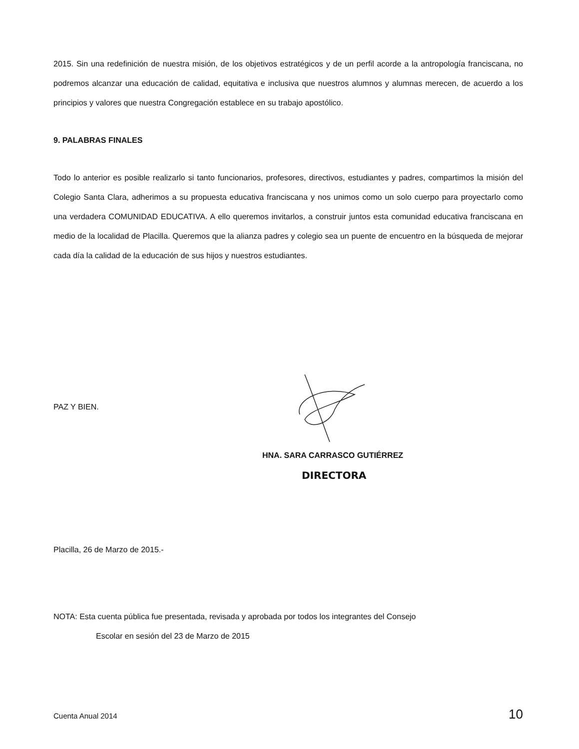2015. Sin una redefinición de nuestra misión, de los objetivos estratégicos y de un perfil acorde a la antropología franciscana, no podremos alcanzar una educación de calidad, equitativa e inclusiva que nuestros alumnos y alumnas merecen, de acuerdo a los principios y valores que nuestra Congregación establece en su trabajo apostólico.
9. PALABRAS FINALES
Todo lo anterior es posible realizarlo si tanto funcionarios, profesores, directivos, estudiantes y padres, compartimos la misión del Colegio Santa Clara, adherimos a su propuesta educativa franciscana y nos unimos como un solo cuerpo para proyectarlo como una verdadera COMUNIDAD EDUCATIVA. A ello queremos invitarlos, a construir juntos esta comunidad educativa franciscana en medio de la localidad de Placilla. Queremos que la alianza padres y colegio sea un puente de encuentro en la búsqueda de mejorar cada día la calidad de la educación de sus hijos y nuestros estudiantes.
PAZ Y BIEN.
HNA. SARA CARRASCO GUTIÉRREZ
DIRECTORA
Placilla, 26 de Marzo de 2015.-
NOTA: Esta cuenta pública fue presentada, revisada y aprobada por todos los integrantes del Consejo
Escolar en sesión del 23 de Marzo de 2015
Cuenta Anual 2014 10